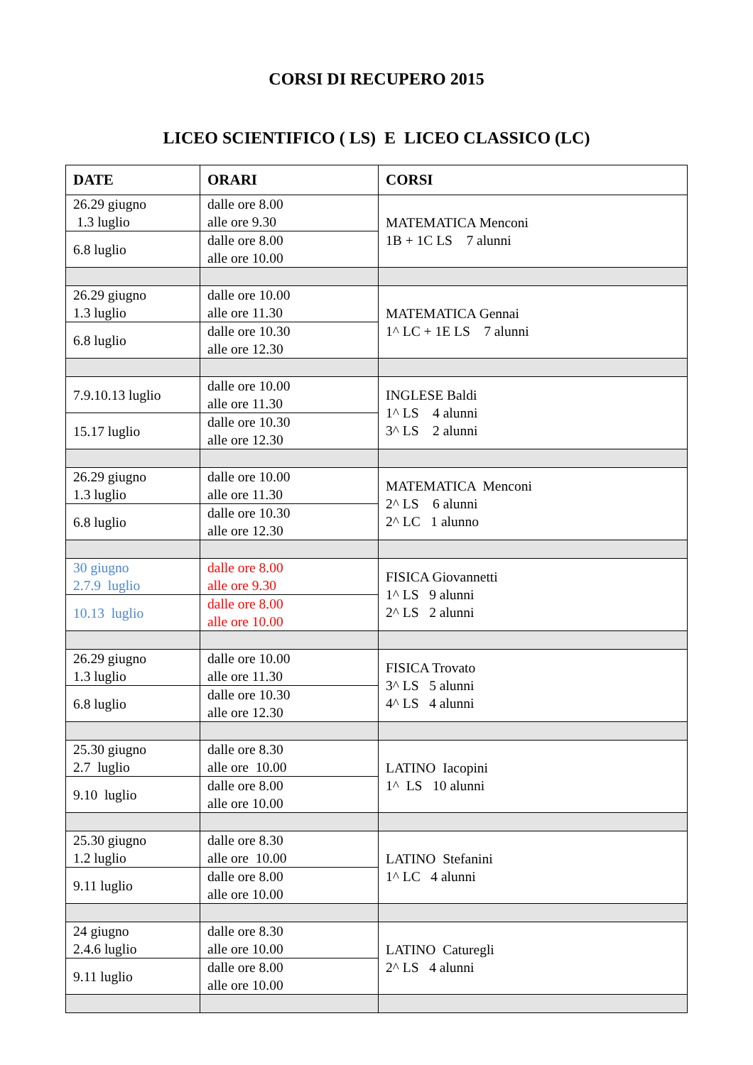CORSI DI RECUPERO 2015
LICEO SCIENTIFICO ( LS) E LICEO CLASSICO (LC)
| DATE | ORARI | CORSI |
| --- | --- | --- |
| 26.29 giugno 1.3 luglio | dalle ore 8.00 alle ore 9.30 | MATEMATICA Menconi 1B + 1C LS 7 alunni |
| 6.8 luglio | dalle ore 8.00 alle ore 10.00 | |
| 26.29 giugno 1.3 luglio | dalle ore 10.00 alle ore 11.30 | MATEMATICA Gennai 1^ LC + 1E LS 7 alunni |
| 6.8 luglio | dalle ore 10.30 alle ore 12.30 | |
| 7.9.10.13 luglio | dalle ore 10.00 alle ore 11.30 | INGLESE Baldi 1^ LS 4 alunni 3^ LS 2 alunni |
| 15.17 luglio | dalle ore 10.30 alle ore 12.30 | |
| 26.29 giugno 1.3 luglio | dalle ore 10.00 alle ore 11.30 | MATEMATICA Menconi 2^ LS 6 alunni 2^ LC 1 alunno |
| 6.8 luglio | dalle ore 10.30 alle ore 12.30 | |
| 30 giugno 2.7.9 luglio | dalle ore 8.00 alle ore 9.30 | FISICA Giovannetti 1^ LS 9 alunni 2^ LS 2 alunni |
| 10.13 luglio | dalle ore 8.00 alle ore 10.00 | |
| 26.29 giugno 1.3 luglio | dalle ore 10.00 alle ore 11.30 | FISICA Trovato 3^ LS 5 alunni 4^ LS 4 alunni |
| 6.8 luglio | dalle ore 10.30 alle ore 12.30 | |
| 25.30 giugno 2.7 luglio | dalle ore 8.30 alle ore 10.00 | LATINO Iacopini 1^ LS 10 alunni |
| 9.10 luglio | dalle ore 8.00 alle ore 10.00 | |
| 25.30 giugno 1.2 luglio | dalle ore 8.30 alle ore 10.00 | LATINO Stefanini 1^ LC 4 alunni |
| 9.11 luglio | dalle ore 8.00 alle ore 10.00 | |
| 24 giugno 2.4.6 luglio | dalle ore 8.30 alle ore 10.00 | LATINO Caturegli 2^ LS 4 alunni |
| 9.11 luglio | dalle ore 8.00 alle ore 10.00 | |